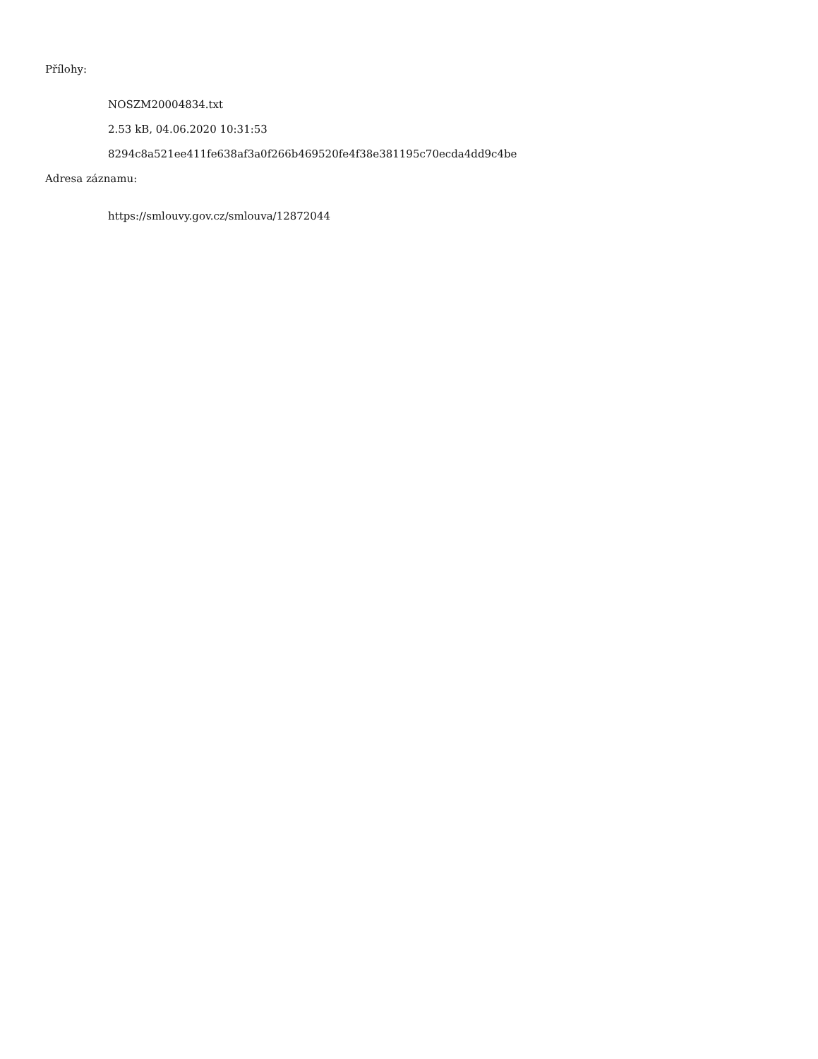Přílohy:
NOSZM20004834.txt
2.53 kB, 04.06.2020 10:31:53
8294c8a521ee411fe638af3a0f266b469520fe4f38e381195c70ecda4dd9c4be
Adresa záznamu:
https://smlouvy.gov.cz/smlouva/12872044